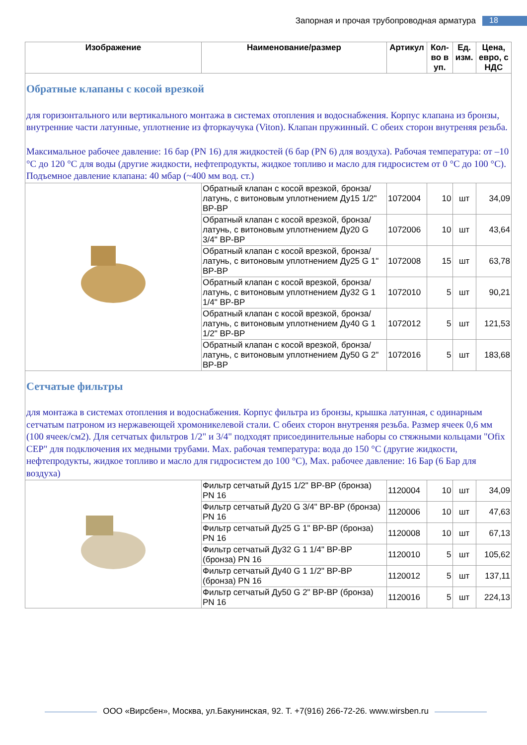Запорная и прочая трубопроводная арматура 18
| Изображение | Наименование/размер | Артикул | Кол-во в уп. | Ед. изм. | Цена, евро, с НДС |
| --- | --- | --- | --- | --- | --- |
| Обратные клапаны с косой врезкой для горизонтального или вертикального монтажа в системах отопления и водоснабжения. Корпус клапана из бронзы, внутренние части латунные, уплотнение из фторкаучука (Viton). Клапан пружинный. С обеих сторон внутреняя резьба. Максимальное рабочее давление: 16 бар (PN 16) для жидкостей (6 бар (PN 6) для воздуха). Рабочая температура: от –10 °C до 120 °C для воды (другие жидкости, нефтепродукты, жидкое топливо и масло для гидросистем от 0 °C до 100 °C). Подъемное давление клапана: 40 мбар (~400 мм вод. ст.) | | | | | |
| | Обратный клапан с косой врезкой, бронза/латунь, с витоновым уплотнением Ду15 1/2" ВР-ВР | 1072004 | 10 | шт | 34,09 |
| | Обратный клапан с косой врезкой, бронза/латунь, с витоновым уплотнением Ду20 G 3/4" ВР-ВР | 1072006 | 10 | шт | 43,64 |
| | Обратный клапан с косой врезкой, бронза/латунь, с витоновым уплотнением Ду25 G 1" ВР-ВР | 1072008 | 15 | шт | 63,78 |
| | Обратный клапан с косой врезкой, бронза/латунь, с витоновым уплотнением Ду32 G 1 1/4" ВР-ВР | 1072010 | 5 | шт | 90,21 |
| | Обратный клапан с косой врезкой, бронза/латунь, с витоновым уплотнением Ду40 G 1 1/2" ВР-ВР | 1072012 | 5 | шт | 121,53 |
| | Обратный клапан с косой врезкой, бронза/латунь, с витоновым уплотнением Ду50 G 2" ВР-ВР | 1072016 | 5 | шт | 183,68 |
| Сетчатые фильтры для монтажа в системах отопления и водоснабжения. Корпус фильтра из бронзы, крышка латунная, с одинарным сетчатым патроном из нержавеющей хромоникелевой стали. С обеих сторон внутреняя резьба. Размер ячеек 0,6 мм (100 ячеек/см2). Для сетчатых фильтров 1/2" и 3/4" подходят присоединительные наборы со стяжными кольцами "Ofix CEP" для подключения их медными трубами. Max. рабочая температура: вода до 150 °C (другие жидкости, нефтепродукты, жидкое топливо и масло для гидросистем до 100 °C), Max. рабочее давление: 16 Бар (6 Бар для воздуха) | | | | | |
| | Фильтр сетчатый Ду15 1/2" ВР-ВР (бронза) PN 16 | 1120004 | 10 | шт | 34,09 |
| | Фильтр сетчатый Ду20 G 3/4" ВР-ВР (бронза) PN 16 | 1120006 | 10 | шт | 47,63 |
| | Фильтр сетчатый Ду25 G 1" ВР-ВР (бронза) PN 16 | 1120008 | 10 | шт | 67,13 |
| | Фильтр сетчатый Ду32 G 1 1/4" ВР-ВР (бронза) PN 16 | 1120010 | 5 | шт | 105,62 |
| | Фильтр сетчатый Ду40 G 1 1/2" ВР-ВР (бронза) PN 16 | 1120012 | 5 | шт | 137,11 |
| | Фильтр сетчатый Ду50 G 2" ВР-ВР (бронза) PN 16 | 1120016 | 5 | шт | 224,13 |
ООО «Вирсбен», Москва, ул.Бакунинская, 92. Т. +7(916) 266-72-26. www.wirsben.ru